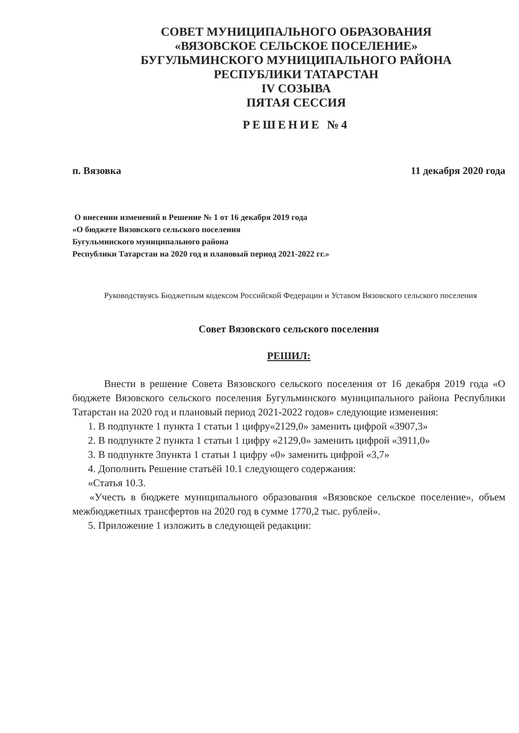СОВЕТ МУНИЦИПАЛЬНОГО ОБРАЗОВАНИЯ
«ВЯЗОВСКОЕ СЕЛЬСКОЕ ПОСЕЛЕНИЕ»
БУГУЛЬМИНСКОГО МУНИЦИПАЛЬНОГО РАЙОНА
РЕСПУБЛИКИ ТАТАРСТАН
IV СОЗЫВА
ПЯТАЯ СЕССИЯ
РЕШЕНИЕ №4
п. Вязовка 11 декабря 2020 года
О внесении изменений в Решение № 1 от 16 декабря 2019 года
«О бюджете Вязовского сельского поселения
Бугульминского муниципального района
Республики Татарстан на 2020 год и плановый период 2021-2022 гг.»
Руководствуясь Бюджетным кодексом Российской Федерации и Уставом Вязовского сельского поселения
Совет Вязовского сельского поселения
РЕШИЛ:
Внести в решение Совета Вязовского сельского поселения от 16 декабря 2019 года «О бюджете Вязовского сельского поселения Бугульминского муниципального района Республики Татарстан на 2020 год и плановый период 2021-2022 годов» следующие изменения:
1. В подпункте 1 пункта 1 статьи 1 цифру«2129,0» заменить цифрой «3907,3»
2. В подпункте 2 пункта 1 статьи 1 цифру «2129,0» заменить цифрой «3911,0»
3. В подпункте 3пункта 1 статьи 1 цифру «0» заменить цифрой «3,7»
4. Дополнить Решение статьёй 10.1 следующего содержания:
«Статья 10.3.
«Учесть в бюджете муниципального образования «Вязовское сельское поселение», объем межбюджетных трансфертов на 2020 год в сумме 1770,2 тыс. рублей».
5. Приложение 1 изложить в следующей редакции: